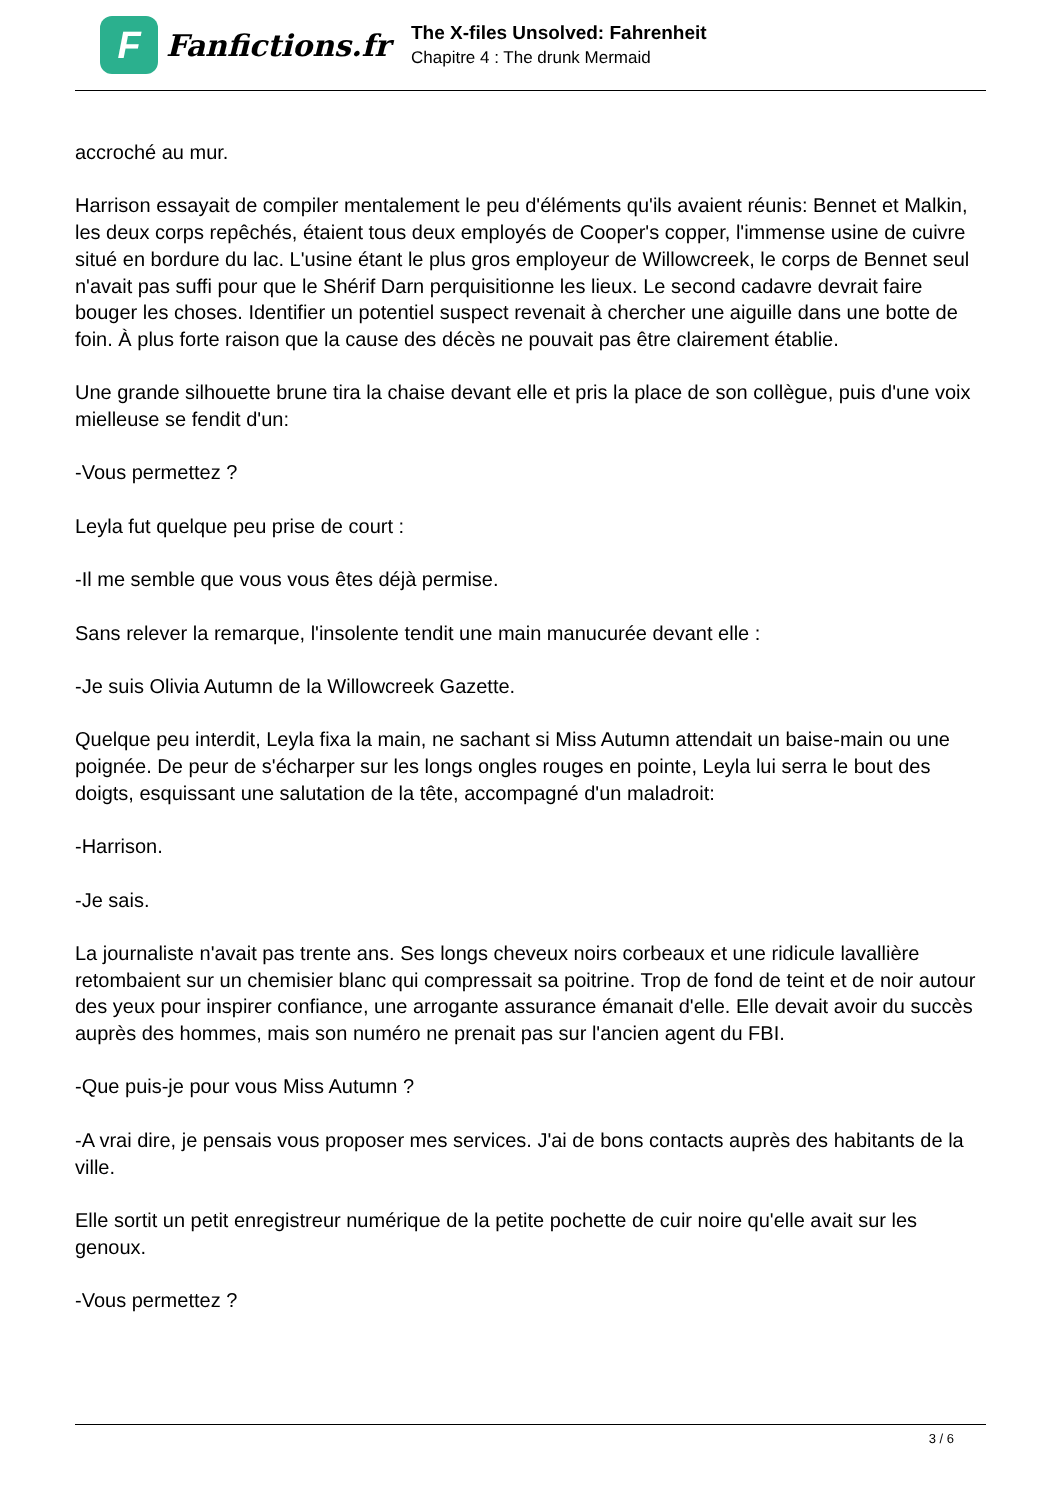F
Fanfictions.fr
The X-files Unsolved: Fahrenheit
Chapitre 4 : The drunk Mermaid
accroché au mur.
Harrison essayait de compiler mentalement le peu d'éléments qu'ils avaient réunis: Bennet et Malkin, les deux corps repêchés, étaient tous deux employés de Cooper's copper, l'immense usine de cuivre situé en bordure du lac. L'usine étant le plus gros employeur de Willowcreek, le corps de Bennet seul n'avait pas suffi pour que le Shérif Darn perquisitionne les lieux. Le second cadavre devrait faire bouger les choses. Identifier un potentiel suspect revenait à chercher une aiguille dans une botte de foin. À plus forte raison que la cause des décès ne pouvait pas être clairement établie.
Une grande silhouette brune tira la chaise devant elle et pris la place de son collègue, puis d'une voix mielleuse se fendit d'un:
-Vous permettez ?
Leyla fut quelque peu prise de court :
-Il me semble que vous vous êtes déjà permise.
Sans relever la remarque, l'insolente tendit une main manucurée devant elle :
-Je suis Olivia Autumn de la Willowcreek Gazette.
Quelque peu interdit, Leyla fixa la main, ne sachant si Miss Autumn attendait un baise-main ou une poignée. De peur de s'écharper sur les longs ongles rouges en pointe, Leyla lui serra le bout des doigts, esquissant une salutation de la tête, accompagné d'un maladroit:
-Harrison.
-Je sais.
La journaliste n'avait pas trente ans. Ses longs cheveux noirs corbeaux et une ridicule lavallière retombaient sur un chemisier blanc qui compressait sa poitrine. Trop de fond de teint et de noir autour des yeux pour inspirer confiance, une arrogante assurance émanait d'elle. Elle devait avoir du succès auprès des hommes, mais son numéro ne prenait pas sur l'ancien agent du FBI.
-Que puis-je pour vous Miss Autumn ?
-A vrai dire, je pensais vous proposer mes services. J'ai de bons contacts auprès des habitants de la ville.
Elle sortit un petit enregistreur numérique de la petite pochette de cuir noire qu'elle avait sur les genoux.
-Vous permettez ?
3 / 6